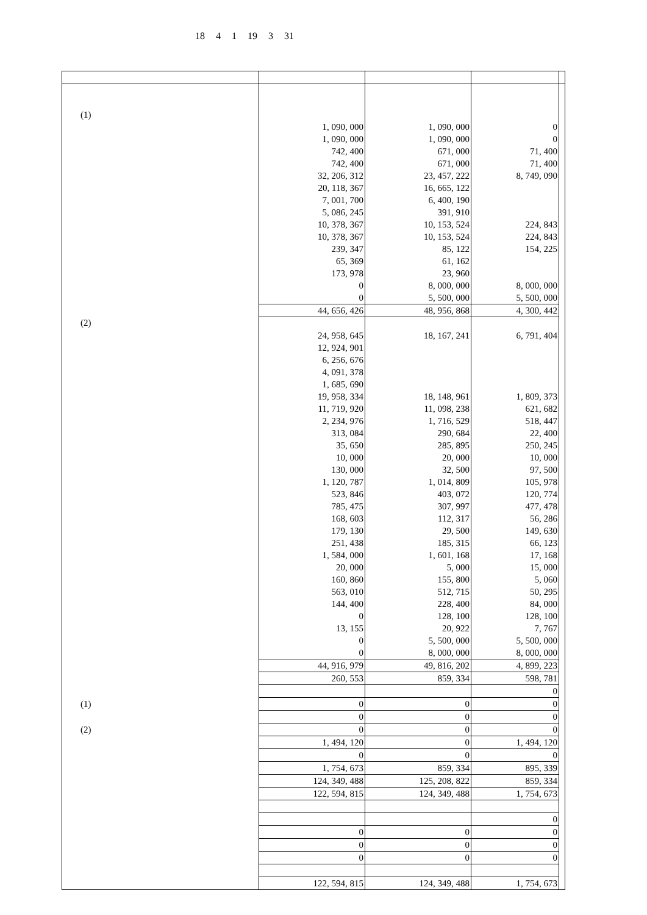18 4 1 19 3 31
| (1) | | | | |
| | 1, 090, 000 | 1, 090, 000 | 0 | |
| | 1, 090, 000 | 1, 090, 000 | 0 | |
| | 742, 400 | 671, 000 | 71, 400 | |
| | 742, 400 | 671, 000 | 71, 400 | |
| | 32, 206, 312 | 23, 457, 222 | 8, 749, 090 | |
| | 20, 118, 367 | 16, 665, 122 | | |
| | 7, 001, 700 | 6, 400, 190 | | |
| | 5, 086, 245 | 391, 910 | | |
| | 10, 378, 367 | 10, 153, 524 | 224, 843 | |
| | 10, 378, 367 | 10, 153, 524 | 224, 843 | |
| | 239, 347 | 85, 122 | 154, 225 | |
| | 65, 369 | 61, 162 | | |
| | 173, 978 | 23, 960 | | |
| | 0 | 8, 000, 000 | 8, 000, 000 | |
| | 0 | 5, 500, 000 | 5, 500, 000 | |
| | 44, 656, 426 | 48, 956, 868 | 4, 300, 442 | |
| (2) | | | | |
| | 24, 958, 645 | 18, 167, 241 | 6, 791, 404 | |
| | 12, 924, 901 | | | |
| | 6, 256, 676 | | | |
| | 4, 091, 378 | | | |
| | 1, 685, 690 | | | |
| | 19, 958, 334 | 18, 148, 961 | 1, 809, 373 | |
| | 11, 719, 920 | 11, 098, 238 | 621, 682 | |
| | 2, 234, 976 | 1, 716, 529 | 518, 447 | |
| | 313, 084 | 290, 684 | 22, 400 | |
| | 35, 650 | 285, 895 | 250, 245 | |
| | 10, 000 | 20, 000 | 10, 000 | |
| | 130, 000 | 32, 500 | 97, 500 | |
| | 1, 120, 787 | 1, 014, 809 | 105, 978 | |
| | 523, 846 | 403, 072 | 120, 774 | |
| | 785, 475 | 307, 997 | 477, 478 | |
| | 168, 603 | 112, 317 | 56, 286 | |
| | 179, 130 | 29, 500 | 149, 630 | |
| | 251, 438 | 185, 315 | 66, 123 | |
| | 1, 584, 000 | 1, 601, 168 | 17, 168 | |
| | 20, 000 | 5, 000 | 15, 000 | |
| | 160, 860 | 155, 800 | 5, 060 | |
| | 563, 010 | 512, 715 | 50, 295 | |
| | 144, 400 | 228, 400 | 84, 000 | |
| | 0 | 128, 100 | 128, 100 | |
| | 13, 155 | 20, 922 | 7, 767 | |
| | 0 | 5, 500, 000 | 5, 500, 000 | |
| | 0 | 8, 000, 000 | 8, 000, 000 | |
| | 44, 916, 979 | 49, 816, 202 | 4, 899, 223 | |
| | 260, 553 | 859, 334 | 598, 781 | |
| | | | 0 | |
| (1) | 0 | 0 | 0 | |
| | 0 | 0 | 0 | |
| (2) | 0 | 0 | 0 | |
| | 1, 494, 120 | 0 | 1, 494, 120 | |
| | 0 | 0 | 0 | |
| | 1, 754, 673 | 859, 334 | 895, 339 | |
| | 124, 349, 488 | 125, 208, 822 | 859, 334 | |
| | 122, 594, 815 | 124, 349, 488 | 1, 754, 673 | |
| | | | 0 | |
| | 0 | 0 | 0 | |
| | 0 | 0 | 0 | |
| | 0 | 0 | 0 | |
| | 122, 594, 815 | 124, 349, 488 | 1, 754, 673 | |